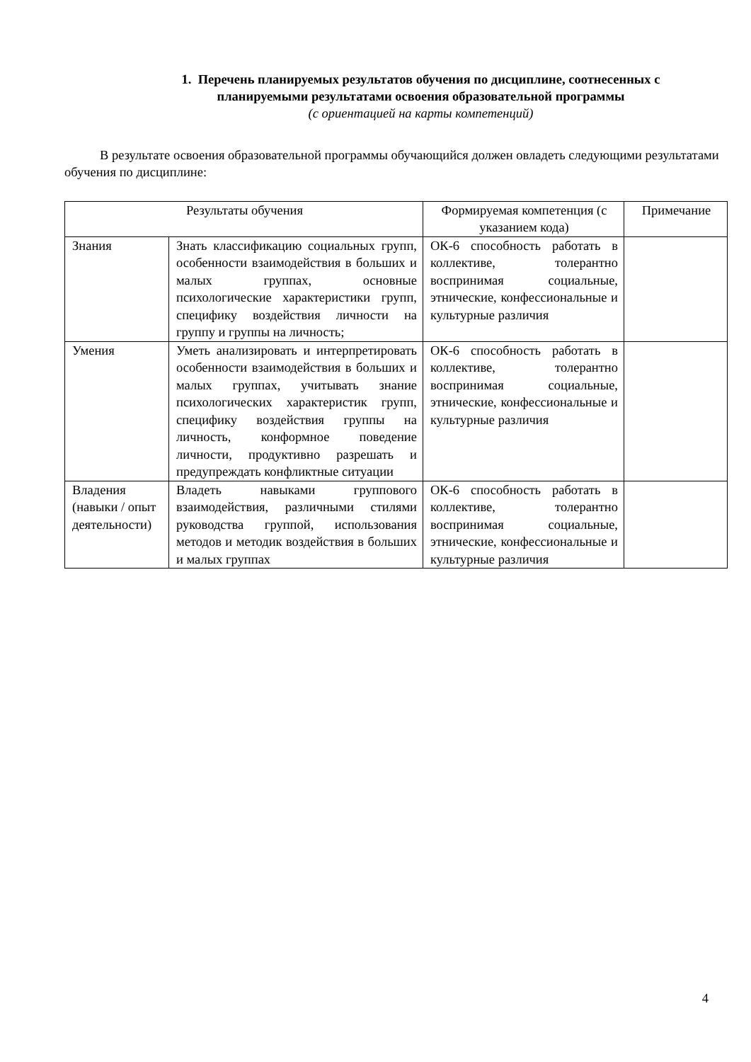1. Перечень планируемых результатов обучения по дисциплине, соотнесенных с
планируемыми результатами освоения образовательной программы
(с ориентацией на карты компетенций)
В результате освоения образовательной программы обучающийся должен овладеть следующими результатами обучения по дисциплине:
| Результаты обучения | | Формируемая компетенция (с указанием кода) | Примечание |
| --- | --- | --- | --- |
| Знания | Знать классификацию социальных групп, особенности взаимодействия в больших и малых группах, основные психологические характеристики групп, специфику воздействия личности на группу и группы на личность; | ОК-6 способность работать в коллективе, толерантно воспринимая социальные, этнические, конфессиональные и культурные различия | |
| Умения | Уметь анализировать и интерпретировать особенности взаимодействия в больших и малых группах, учитывать знание психологических характеристик групп, специфику воздействия группы на личность, конформное поведение личности, продуктивно разрешать и предупреждать конфликтные ситуации | ОК-6 способность работать в коллективе, толерантно воспринимая социальные, этнические, конфессиональные и культурные различия | |
| Владения (навыки / опыт деятельности) | Владеть навыками группового взаимодействия, различными стилями руководства группой, использования методов и методик воздействия в больших и малых группах | ОК-6 способность работать в коллективе, толерантно воспринимая социальные, этнические, конфессиональные и культурные различия | |
4